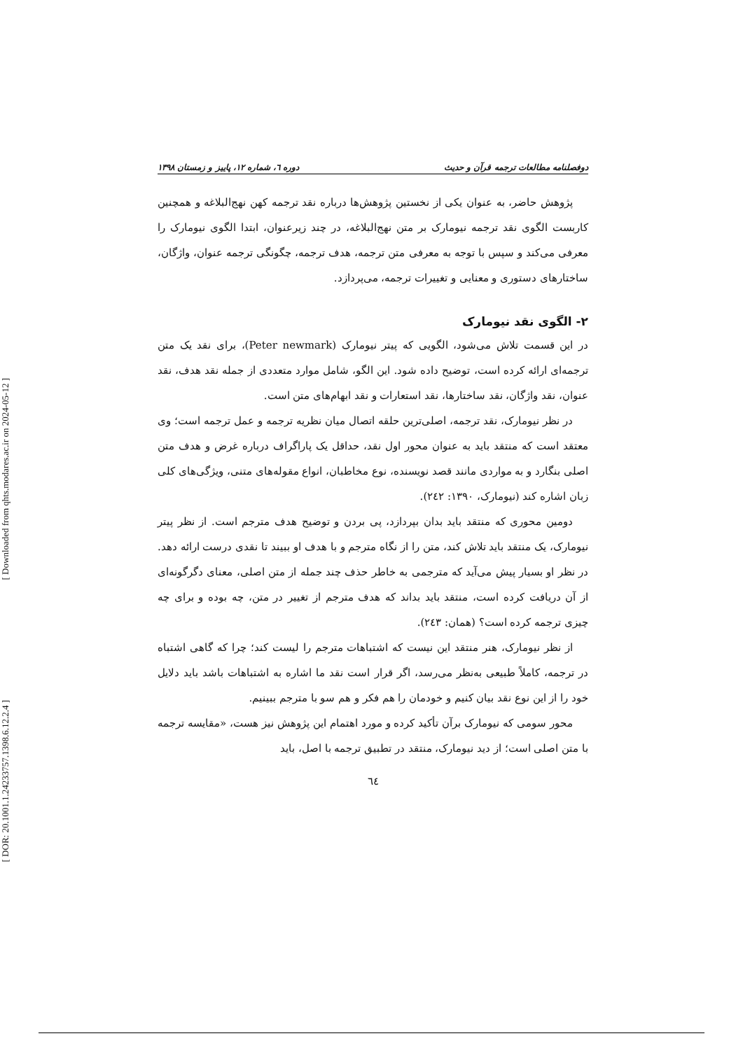[ Downloaded from qhts.modares.ac.ir on 2024-05-12 ]
[ DOR: 20.1001.1.24233757.1398.6.12.2.4 ]
دوفصلنامه مطالعات ترجمه قرآن و حدیث دوره ٦، شماره ١٢، پاییز و زمستان ١٣٩٨
پژوهش حاضر، به عنوان یکی از نخستین پژوهش‌ها درباره نقد ترجمه کهن نهج‌البلاغه و همچنین کاربست الگوی نقد ترجمه نیومارک بر متن نهج‌البلاغه، در چند زیرعنوان، ابتدا الگوی نیومارک را معرفی می‌کند و سپس با توجه به معرفی متن ترجمه، هدف ترجمه، چگونگی ترجمه عنوان، واژگان، ساختارهای دستوری و معنایی و تغییرات ترجمه، می‌پردازد.
٢- الگوی نقد نیومارک
در این قسمت تلاش می‌شود، الگویی که پیتر نیومارک (Peter newmark)، برای نقد یک متن ترجمه‌ای ارائه کرده است، توضیح داده شود. این الگو، شامل موارد متعددی از جمله نقد هدف، نقد عنوان، نقد واژگان، نقد ساختارها، نقد استعارات و نقد ابهام‌های متن است.
در نظر نیومارک، نقد ترجمه، اصلی‌ترین حلقه اتصال میان نظریه ترجمه و عمل ترجمه است؛ وی معتقد است که منتقد باید به عنوان محور اول نقد، حداقل یک پاراگراف درباره غرض و هدف متن اصلی بنگارد و به مواردی مانند قصد نویسنده، نوع مخاطبان، انواع مقوله‌های متنی، ویژگی‌های کلی زبان اشاره کند (نیومارک، ١٣٩٠: ٢٤٢).
دومین محوری که منتقد باید بدان بپردازد، پی بردن و توضیح هدف مترجم است. از نظر پیتر نیومارک، یک منتقد باید تلاش کند، متن را از نگاه مترجم و با هدف او ببیند تا نقدی درست ارائه دهد. در نظر او بسیار پیش می‌آید که مترجمی به خاطر حذف چند جمله از متن اصلی، معنای دگرگونه‌ای از آن دریافت کرده است، منتقد باید بداند که هدف مترجم از تغییر در متن، چه بوده و برای چه چیزی ترجمه کرده است؟ (همان: ٢٤٣).
از نظر نیومارک، هنر منتقد این نیست که اشتباهات مترجم را لیست کند؛ چرا که گاهی اشتباه در ترجمه، کاملاً طبیعی به‌نظر می‌رسد، اگر قرار است نقد ما اشاره به اشتباهات باشد باید دلایل خود را از این نوع نقد بیان کنیم و خودمان را هم فکر و هم سو با مترجم ببینیم.
محور سومی که نیومارک برآن تأکید کرده و مورد اهتمام این پژوهش نیز هست، «مقایسه ترجمه با متن اصلی است؛ از دید نیومارک، منتقد در تطبیق ترجمه با اصل، باید
٦٤